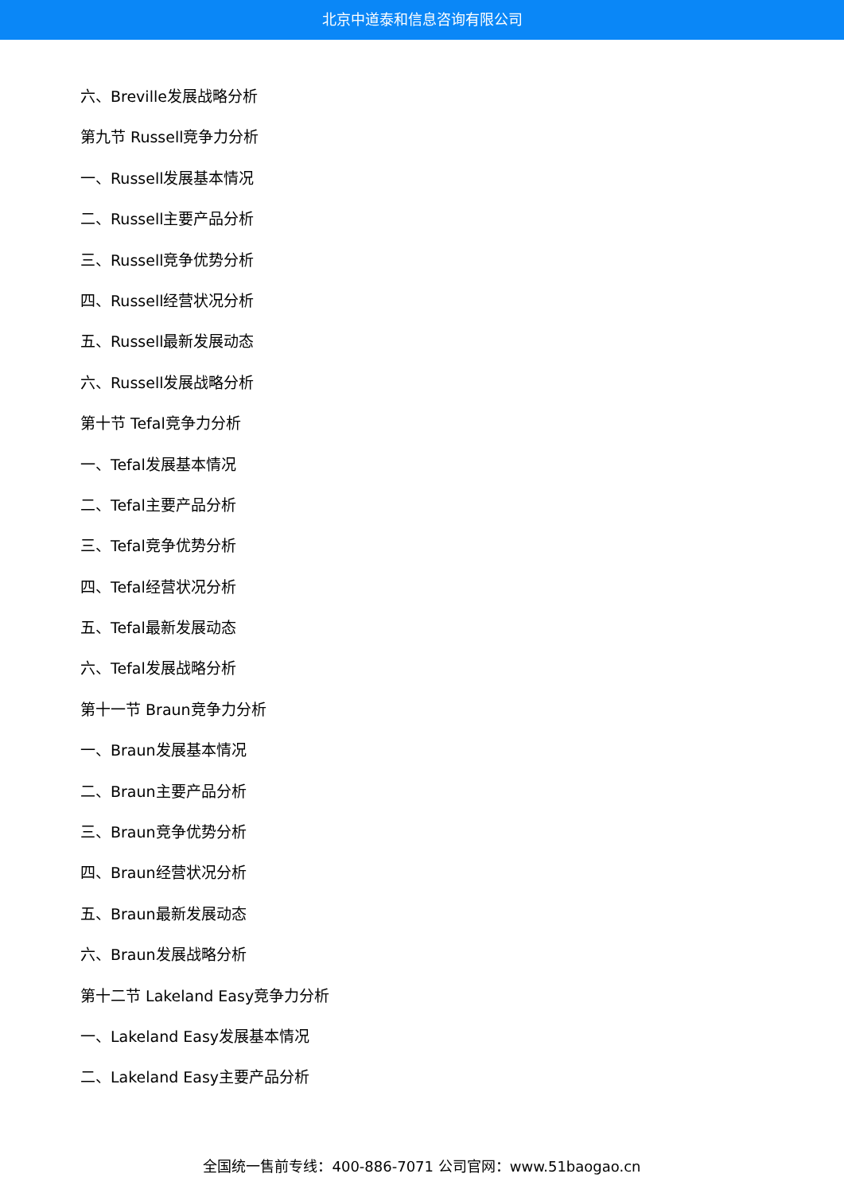北京中道泰和信息咨询有限公司
六、Breville发展战略分析
第九节 Russell竞争力分析
一、Russell发展基本情况
二、Russell主要产品分析
三、Russell竞争优势分析
四、Russell经营状况分析
五、Russell最新发展动态
六、Russell发展战略分析
第十节 Tefal竞争力分析
一、Tefal发展基本情况
二、Tefal主要产品分析
三、Tefal竞争优势分析
四、Tefal经营状况分析
五、Tefal最新发展动态
六、Tefal发展战略分析
第十一节 Braun竞争力分析
一、Braun发展基本情况
二、Braun主要产品分析
三、Braun竞争优势分析
四、Braun经营状况分析
五、Braun最新发展动态
六、Braun发展战略分析
第十二节 Lakeland Easy竞争力分析
一、Lakeland Easy发展基本情况
二、Lakeland Easy主要产品分析
全国统一售前专线：400-886-7071 公司官网：www.51baogao.cn